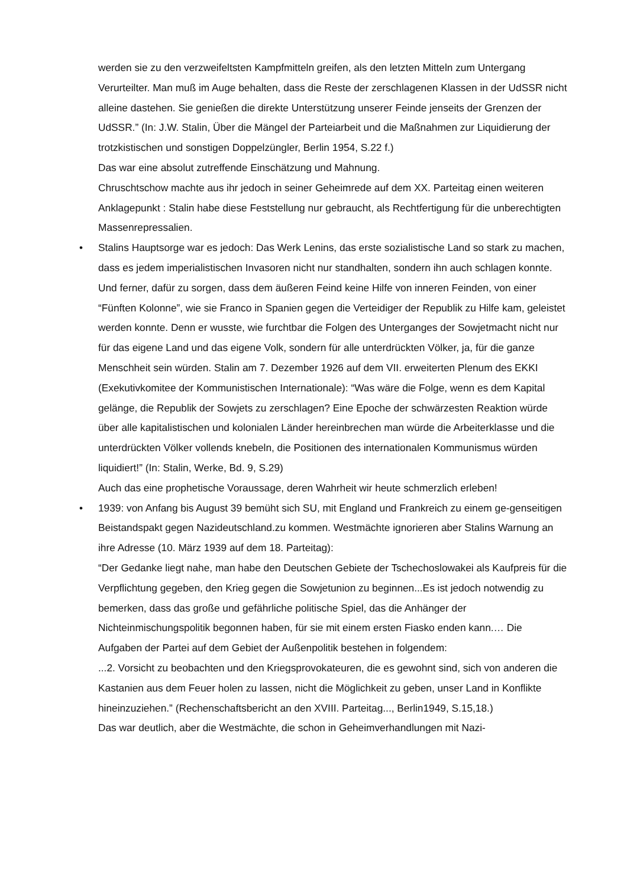werden sie zu den verzweifeltsten Kampfmitteln greifen, als den letzten Mitteln zum Untergang Verurteilter. Man muß im Auge behalten, dass die Reste der zerschlagenen Klassen in der UdSSR nicht alleine dastehen. Sie genießen die direkte Unterstützung unserer Feinde jenseits der Grenzen der UdSSR.” (In: J.W. Stalin, Über die Mängel der Parteiarbeit und die Maßnahmen zur Liquidierung der trotzkistischen und sonstigen Doppelzüngler, Berlin 1954, S.22 f.)
Das war eine absolut zutreffende Einschätzung und Mahnung.
Chruschtschow machte aus ihr jedoch in seiner Geheimrede auf dem XX. Parteitag einen weiteren Anklagepunkt : Stalin habe diese Feststellung nur gebraucht, als Rechtfertigung für die unberechtigten Massenrepressalien.
•
Stalins Hauptsorge war es jedoch: Das Werk Lenins, das erste sozialistische Land so stark zu machen, dass es jedem imperialistischen Invasoren nicht nur standhalten, sondern ihn auch schlagen konnte. Und ferner, dafür zu sorgen, dass dem äußeren Feind keine Hilfe von inneren Feinden, von einer “Fünften Kolonne”, wie sie Franco in Spanien gegen die Verteidiger der Republik zu Hilfe kam, geleistet werden konnte. Denn er wusste, wie furchtbar die Folgen des Unterganges der Sowjetmacht nicht nur für das eigene Land und das eigene Volk, sondern für alle unterdrückten Völker, ja, für die ganze Menschheit sein würden. Stalin am 7. Dezember 1926 auf dem VII. erweiterten Plenum des EKKI (Exekutivkomitee der Kommunistischen Internationale): “Was wäre die Folge, wenn es dem Kapital gelänge, die Republik der Sowjets zu zerschlagen? Eine Epoche der schwärzesten Reaktion würde über alle kapitalistischen und kolonialen Länder hereinbrechen man würde die Arbeiterklasse und die unterdrückten Völker vollends knebeln, die Positionen des internationalen Kommunismus würden liquidiert!” (In: Stalin, Werke, Bd. 9, S.29)
Auch das eine prophetische Voraussage, deren Wahrheit wir heute schmerzlich erleben!
•
1939: von Anfang bis August 39 bemüht sich SU, mit England und Frankreich zu einem ge-genseitigen Beistandspakt gegen Nazideutschland.zu kommen. Westmächte ignorieren aber Stalins Warnung an ihre Adresse (10. März 1939 auf dem 18. Parteitag):
“Der Gedanke liegt nahe, man habe den Deutschen Gebiete der Tschechoslowakei als Kaufpreis für die Verpflichtung gegeben, den Krieg gegen die Sowjetunion zu beginnen...Es ist jedoch notwendig zu bemerken, dass das große und gefährliche politische Spiel, das die Anhänger der Nichteinmischungspolitik begonnen haben, für sie mit einem ersten Fiasko enden kann.… Die Aufgaben der Partei auf dem Gebiet der Außenpolitik bestehen in folgendem:
...2. Vorsicht zu beobachten und den Kriegsprovokateuren, die es gewohnt sind, sich von anderen die Kastanien aus dem Feuer holen zu lassen, nicht die Möglichkeit zu geben, unser Land in Konflikte hineinzuziehen.” (Rechenschaftsbericht an den XVIII. Parteitag..., Berlin1949, S.15,18.)
Das war deutlich, aber die Westmächte, die schon in Geheimverhandlungen mit Nazi-